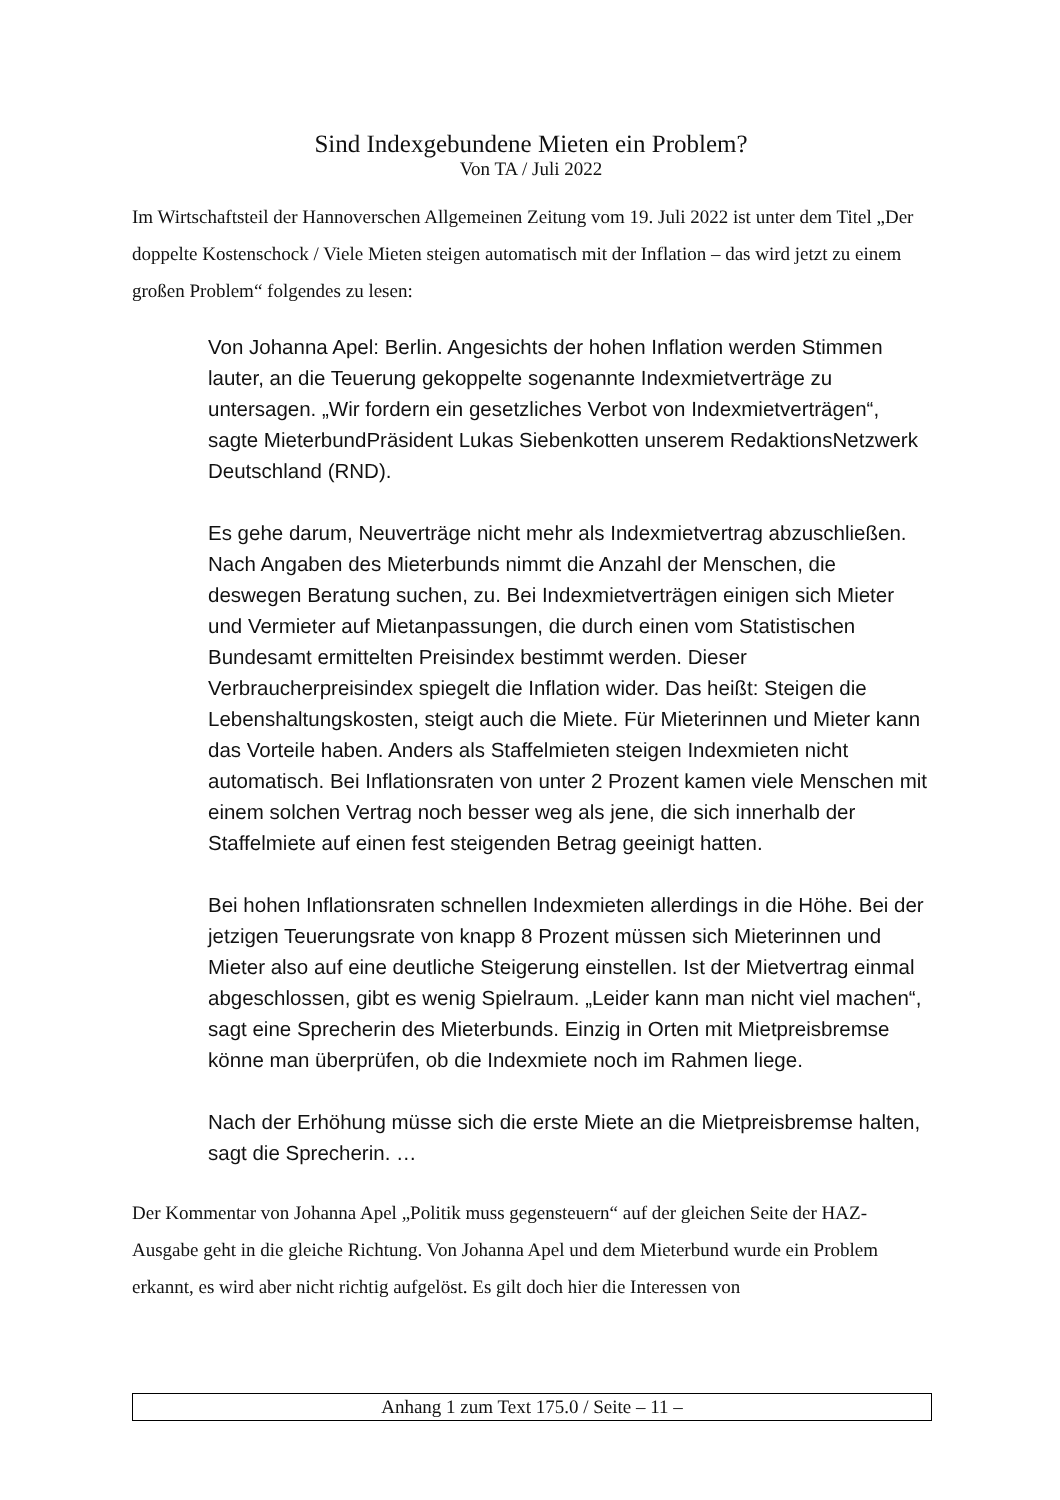Sind Indexgebundene Mieten ein Problem?
Von TA / Juli 2022
Im Wirtschaftsteil der Hannoverschen Allgemeinen Zeitung vom 19. Juli 2022 ist unter dem Titel „Der doppelte Kostenschock / Viele Mieten steigen automatisch mit der Inflation – das wird jetzt zu einem großen Problem“ folgendes zu lesen:
Von Johanna Apel: Berlin. Angesichts der hohen Inflation werden Stimmen lauter, an die Teuerung gekoppelte sogenannte Indexmietverträge zu untersagen. „Wir fordern ein gesetzliches Verbot von Indexmietverträgen“, sagte MieterbundPräsident Lukas Siebenkotten unserem RedaktionsNetzwerk Deutschland (RND).
Es gehe darum, Neuverträge nicht mehr als Indexmietvertrag abzuschließen. Nach Angaben des Mieterbunds nimmt die Anzahl der Menschen, die deswegen Beratung suchen, zu. Bei Indexmietverträgen einigen sich Mieter und Vermieter auf Mietanpassungen, die durch einen vom Statistischen Bundesamt ermittelten Preisindex bestimmt werden. Dieser Verbraucherpreisindex spiegelt die Inflation wider. Das heißt: Steigen die Lebenshaltungskosten, steigt auch die Miete. Für Mieterinnen und Mieter kann das Vorteile haben. Anders als Staffelmieten steigen Indexmieten nicht automatisch. Bei Inflationsraten von unter 2 Prozent kamen viele Menschen mit einem solchen Vertrag noch besser weg als jene, die sich innerhalb der Staffelmiete auf einen fest steigenden Betrag geeinigt hatten.
Bei hohen Inflationsraten schnellen Indexmieten allerdings in die Höhe. Bei der jetzigen Teuerungsrate von knapp 8 Prozent müssen sich Mieterinnen und Mieter also auf eine deutliche Steigerung einstellen. Ist der Mietvertrag einmal abgeschlossen, gibt es wenig Spielraum. „Leider kann man nicht viel machen“, sagt eine Sprecherin des Mieterbunds. Einzig in Orten mit Mietpreisbremse könne man überprüfen, ob die Indexmiete noch im Rahmen liege.
Nach der Erhöhung müsse sich die erste Miete an die Mietpreisbremse halten, sagt die Sprecherin. …
Der Kommentar von Johanna Apel „Politik muss gegensteuern“ auf der gleichen Seite der HAZ-Ausgabe geht in die gleiche Richtung. Von Johanna Apel und dem Mieterbund wurde ein Problem erkannt, es wird aber nicht richtig aufgelöst. Es gilt doch hier die Interessen von
Anhang 1 zum Text 175.0 / Seite – 11 –